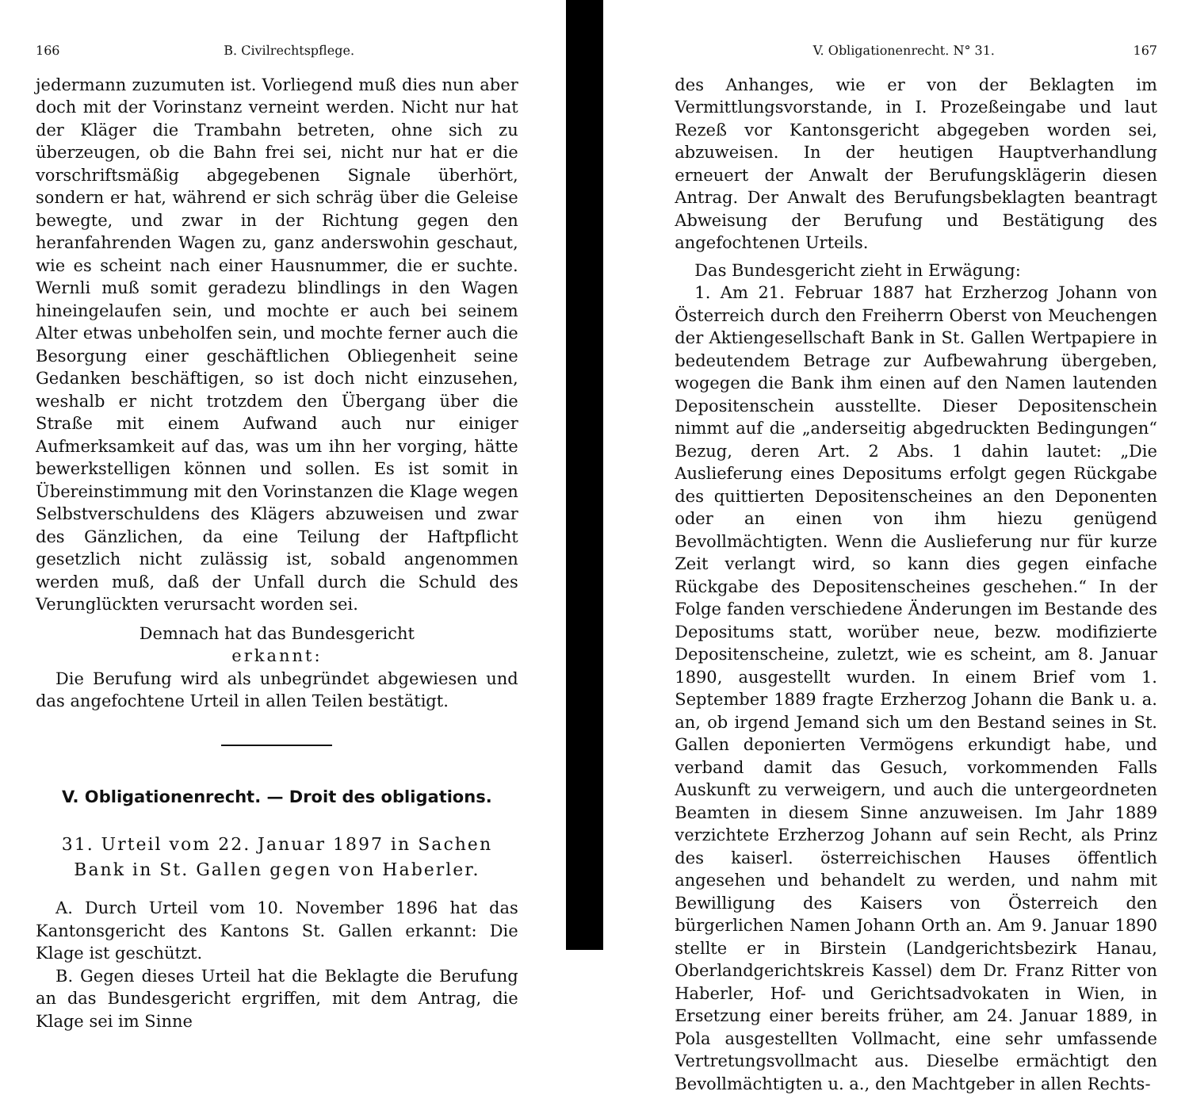166 B. Civilrechtspflege.
jedermann zuzumuten ist. Vorliegend muß dies nun aber doch mit der Vorinstanz verneint werden. Nicht nur hat der Kläger die Trambahn betreten, ohne sich zu überzeugen, ob die Bahn frei sei, nicht nur hat er die vorschriftsmäßig abgegebenen Signale überhört, sondern er hat, während er sich schräg über die Geleise bewegte, und zwar in der Richtung gegen den heranfahrenden Wagen zu, ganz anderswohin geschaut, wie es scheint nach einer Hausnummer, die er suchte. Wernli muß somit geradezu blindlings in den Wagen hineingelaufen sein, und mochte er auch bei seinem Alter etwas unbeholfen sein, und mochte ferner auch die Besorgung einer geschäftlichen Obliegenheit seine Gedanken beschäftigen, so ist doch nicht einzusehen, weshalb er nicht trotzdem den Übergang über die Straße mit einem Aufwand auch nur einiger Aufmerksamkeit auf das, was um ihn her vorging, hätte bewerkstelligen können und sollen. Es ist somit in Übereinstimmung mit den Vorinstanzen die Klage wegen Selbstverschuldens des Klägers abzuweisen und zwar des Gänzlichen, da eine Teilung der Haftpflicht gesetzlich nicht zulässig ist, sobald angenommen werden muß, daß der Unfall durch die Schuld des Verunglückten verursacht worden sei.
Demnach hat das Bundesgericht
erkannt:
Die Berufung wird als unbegründet abgewiesen und das angefochtene Urteil in allen Teilen bestätigt.
V. Obligationenrecht. — Droit des obligations.
31. Urteil vom 22. Januar 1897 in Sachen
Bank in St. Gallen gegen von Haberler.
A. Durch Urteil vom 10. November 1896 hat das Kantonsgericht des Kantons St. Gallen erkannt: Die Klage ist geschützt.
B. Gegen dieses Urteil hat die Beklagte die Berufung an das Bundesgericht ergriffen, mit dem Antrag, die Klage sei im Sinne
V. Obligationenrecht. N° 31. 167
des Anhanges, wie er von der Beklagten im Vermittlungsvorstande, in I. Prozeßeingabe und laut Rezeß vor Kantonsgericht abgegeben worden sei, abzuweisen. In der heutigen Hauptverhandlung erneuert der Anwalt der Berufungsklägerin diesen Antrag. Der Anwalt des Berufungsbeklagten beantragt Abweisung der Berufung und Bestätigung des angefochtenen Urteils.
Das Bundesgericht zieht in Erwägung:
1. Am 21. Februar 1887 hat Erzherzog Johann von Österreich durch den Freiherrn Oberst von Meuchengen der Aktiengesellschaft Bank in St. Gallen Wertpapiere in bedeutendem Betrage zur Aufbewahrung übergeben, wogegen die Bank ihm einen auf den Namen lautenden Depositenschein ausstellte. Dieser Depositenschein nimmt auf die „anderseitig abgedruckten Bedingungen“ Bezug, deren Art. 2 Abs. 1 dahin lautet: „Die Auslieferung eines Depositums erfolgt gegen Rückgabe des quittierten Depositenscheines an den Deponenten oder an einen von ihm hiezu genügend Bevollmächtigten. Wenn die Auslieferung nur für kurze Zeit verlangt wird, so kann dies gegen einfache Rückgabe des Depositenscheines geschehen.“ In der Folge fanden verschiedene Änderungen im Bestande des Depositums statt, worüber neue, bezw. modifizierte Depositenscheine, zuletzt, wie es scheint, am 8. Januar 1890, ausgestellt wurden. In einem Brief vom 1. September 1889 fragte Erzherzog Johann die Bank u. a. an, ob irgend Jemand sich um den Bestand seines in St. Gallen deponierten Vermögens erkundigt habe, und verband damit das Gesuch, vorkommenden Falls Auskunft zu verweigern, und auch die untergeordneten Beamten in diesem Sinne anzuweisen. Im Jahr 1889 verzichtete Erzherzog Johann auf sein Recht, als Prinz des kaiserl. österreichischen Hauses öffentlich angesehen und behandelt zu werden, und nahm mit Bewilligung des Kaisers von Österreich den bürgerlichen Namen Johann Orth an. Am 9. Januar 1890 stellte er in Birstein (Landgerichtsbezirk Hanau, Oberlandgerichtskreis Kassel) dem Dr. Franz Ritter von Haberler, Hof- und Gerichtsadvokaten in Wien, in Ersetzung einer bereits früher, am 24. Januar 1889, in Pola ausgestellten Vollmacht, eine sehr umfassende Vertretungsvollmacht aus. Dieselbe ermächtigt den Bevollmächtigten u. a., den Machtgeber in allen Rechts-